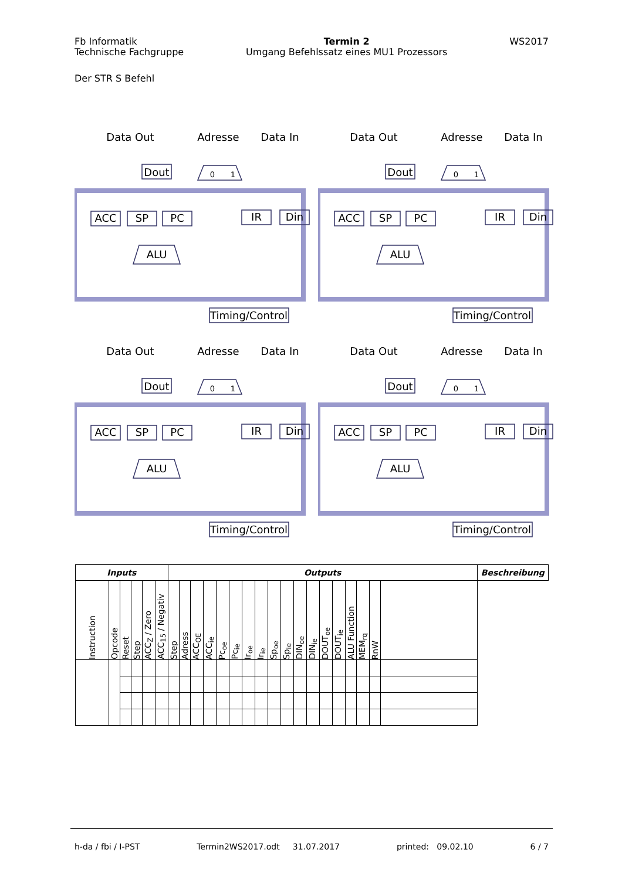Fb Informatik
Technische Fachgruppe
Termin 2
Umgang Befehlssatz eines MU1 Prozessors
WS2017
Der STR S Befehl
Data Out
Adresse
Data In
Dout
0
1
ACC
SP
PC
IR
Din
ALU
Timing/Control
Data Out
Adresse
Data In
Dout
0
1
ACC
SP
PC
IR
Din
ALU
Timing/Control
Data Out
Adresse
Data In
Dout
0
1
ACC
SP
PC
IR
Din
ALU
Timing/Control
Data Out
Adresse
Data In
Dout
0
1
ACC
SP
PC
IR
Din
ALU
Timing/Control
| Inputs | | | | | | Outputs | | | | | | | | | | | | | | | | | | Beschreibung |
| --- | --- | --- | --- | --- | --- | --- | --- | --- | --- | --- | --- | --- | --- | --- | --- | --- | --- | --- | --- | --- | --- | --- | --- | --- |
| Instruction | Opcode | Reset | Step | ACC<sub>Z</sub> / Zero | ACC<sub>15</sub> / Negativ | Step | Adress | ACC<sub>OE</sub> | ACC<sub>ie</sub> | Pc<sub>oe</sub> | Pc<sub>ie</sub> | Ir<sub>oe</sub> | Ir<sub>ie</sub> | Sp<sub>oe</sub> | Sp<sub>ie</sub> | DIN<sub>oe</sub> | DIN<sub>ie</sub> | DOUT<sub>oe</sub> | DOUT<sub>ie</sub> | ALU Function | MEM<sub>rq</sub> | RnW | | |
h-da / fbi / I-PST Termin2WS2017.odt 31.07.2017 printed: 09.02.10 6 / 7